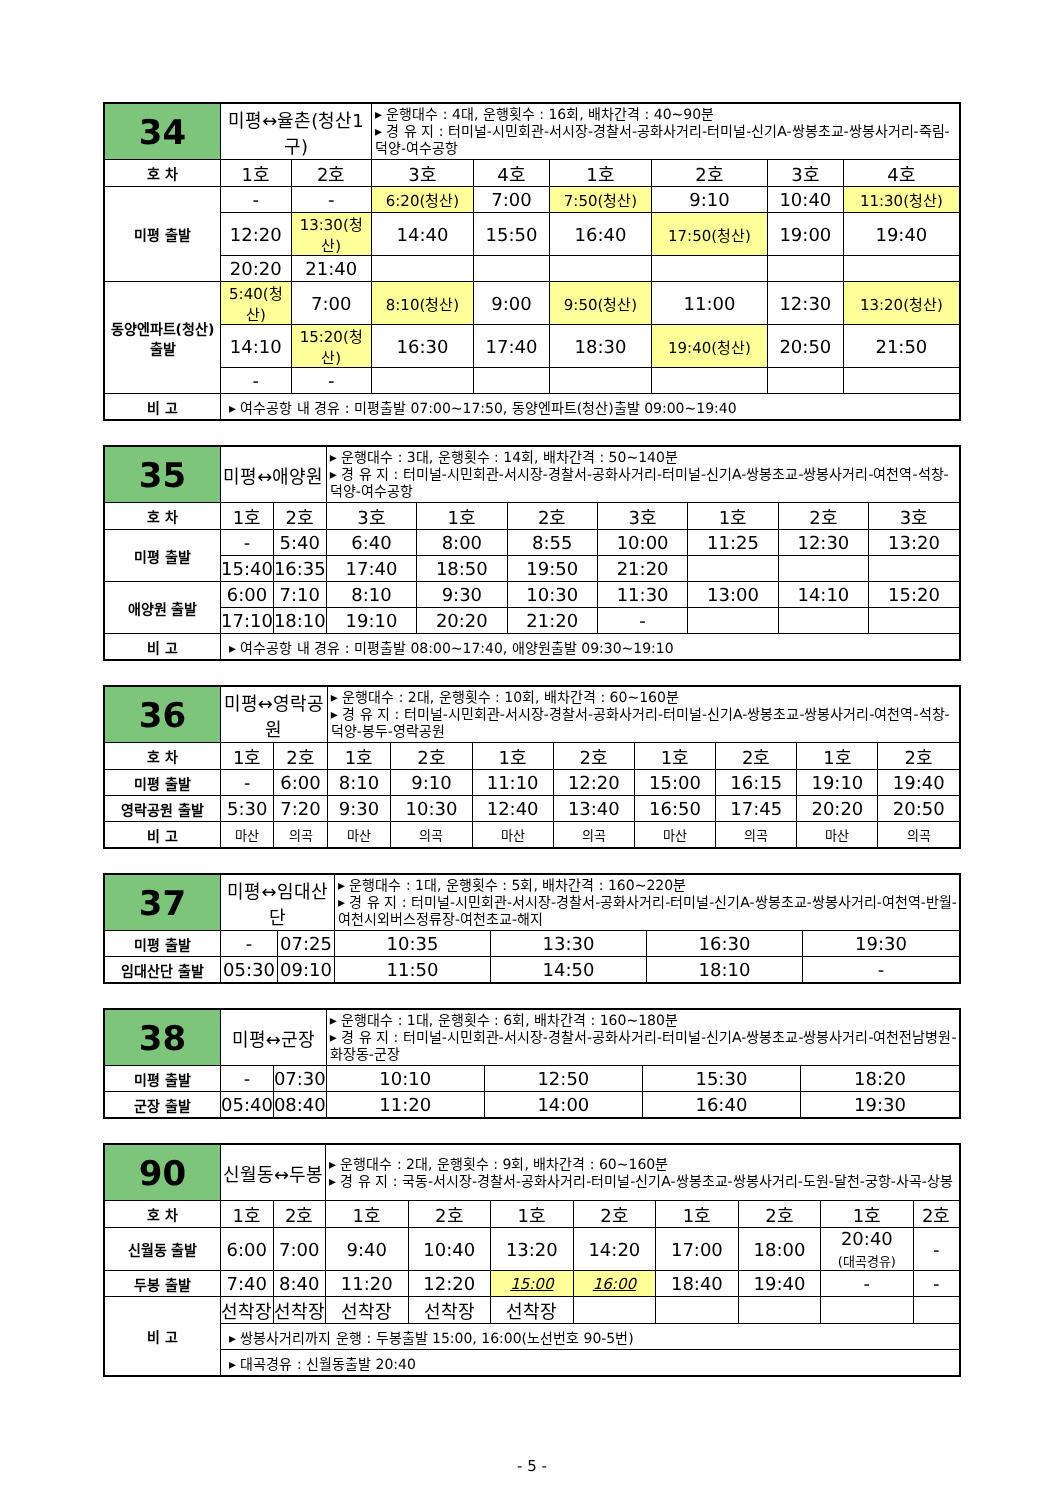| 34 | 미평↔율촌(청산1구) | | ▸ 운행대수 : 4대, 운행횟수 : 16회, 배차간격 : 40~90분 ▸ 경 유 지 : 터미널-시민회관-서시장-경찰서-공화사거리-터미널-신기A-쌍봉초교-쌍봉사거리-죽림-덕양-여수공항 | | | | | |
| 호 차 | 1호 | 2호 | 3호 | 4호 | 1호 | 2호 | 3호 | 4호 |
| 미평 출발 | - | - | 6:20(청산) | 7:00 | 7:50(청산) | 9:10 | 10:40 | 11:30(청산) |
| | 12:20 | 13:30(청산) | 14:40 | 15:50 | 16:40 | 17:50(청산) | 19:00 | 19:40 |
| | 20:20 | 21:40 | | | | | | |
| 동양엔파트(청산) 출발 | 5:40(청산) | 7:00 | 8:10(청산) | 9:00 | 9:50(청산) | 11:00 | 12:30 | 13:20(청산) |
| | 14:10 | 15:20(청산) | 16:30 | 17:40 | 18:30 | 19:40(청산) | 20:50 | 21:50 |
| | - | - | | | | | | |
| 비 고 | ▸ 여수공항 내 경유 : 미평출발 07:00~17:50, 동양엔파트(청산)출발 09:00~19:40 | | | | | | | |
| 35 | 미평↔애양원 | | ▸ 운행대수 : 3대, 운행횟수 : 14회, 배차간격 : 50~140분 ▸ 경 유 지 : 터미널-시민회관-서시장-경찰서-공화사거리-터미널-신기A-쌍봉초교-쌍봉사거리-여천역-석창-덕양-여수공항 | | | | | | |
| 호 차 | 1호 | 2호 | 3호 | 1호 | 2호 | 3호 | 1호 | 2호 | 3호 |
| 미평 출발 | - | 5:40 | 6:40 | 8:00 | 8:55 | 10:00 | 11:25 | 12:30 | 13:20 |
| | 15:40 | 16:35 | 17:40 | 18:50 | 19:50 | 21:20 | | | |
| 애양원 출발 | 6:00 | 7:10 | 8:10 | 9:30 | 10:30 | 11:30 | 13:00 | 14:10 | 15:20 |
| | 17:10 | 18:10 | 19:10 | 20:20 | 21:20 | - | | | |
| 비 고 | ▸ 여수공항 내 경유 : 미평출발 08:00~17:40, 애양원출발 09:30~19:10 | | | | | | | | |
| 36 | 미평↔영락공원 | | ▸ 운행대수 : 2대, 운행횟수 : 10회, 배차간격 : 60~160분 ▸ 경 유 지 : 터미널-시민회관-서시장-경찰서-공화사거리-터미널-신기A-쌍봉초교-쌍봉사거리-여천역-석창-덕양-봉두-영락공원 | | | | | | | |
| 호 차 | 1호 | 2호 | 1호 | 2호 | 1호 | 2호 | 1호 | 2호 | 1호 | 2호 |
| 미평 출발 | - | 6:00 | 8:10 | 9:10 | 11:10 | 12:20 | 15:00 | 16:15 | 19:10 | 19:40 |
| 영락공원 출발 | 5:30 | 7:20 | 9:30 | 10:30 | 12:40 | 13:40 | 16:50 | 17:45 | 20:20 | 20:50 |
| 비 고 | 마산 | 의곡 | 마산 | 의곡 | 마산 | 의곡 | 마산 | 의곡 | 마산 | 의곡 |
| 37 | 미평↔임대산단 | | ▸ 운행대수 : 1대, 운행횟수 : 5회, 배차간격 : 160~220분 ▸ 경 유 지 : 터미널-시민회관-서시장-경찰서-공화사거리-터미널-신기A-쌍봉초교-쌍봉사거리-여천역-반월-여천시외버스정류장-여천초교-해지 | | | |
| 미평 출발 | - | 07:25 | 10:35 | 13:30 | 16:30 | 19:30 |
| 임대산단 출발 | 05:30 | 09:10 | 11:50 | 14:50 | 18:10 | - |
| 38 | 미평↔군장 | | ▸ 운행대수 : 1대, 운행횟수 : 6회, 배차간격 : 160~180분 ▸ 경 유 지 : 터미널-시민회관-서시장-경찰서-공화사거리-터미널-신기A-쌍봉초교-쌍봉사거리-여천전남병원-화장동-군장 | | | |
| 미평 출발 | - | 07:30 | 10:10 | 12:50 | 15:30 | 18:20 |
| 군장 출발 | 05:40 | 08:40 | 11:20 | 14:00 | 16:40 | 19:30 |
| 90 | 신월동↔두봉 | | ▸ 운행대수 : 2대, 운행횟수 : 9회, 배차간격 : 60~160분 ▸ 경 유 지 : 국동-서시장-경찰서-공화사거리-터미널-신기A-쌍봉초교-쌍봉사거리-도원-달천-궁항-사곡-상봉 | | | | | | | |
| 호 차 | 1호 | 2호 | 1호 | 2호 | 1호 | 2호 | 1호 | 2호 | 1호 | 2호 |
| 신월동 출발 | 6:00 | 7:00 | 9:40 | 10:40 | 13:20 | 14:20 | 17:00 | 18:00 | 20:40 (대곡경유) | - |
| 두봉 출발 | 7:40 | 8:40 | 11:20 | 12:20 | 15:00 | 16:00 | 18:40 | 19:40 | - | - |
| 비 고 | 선착장 | 선착장 | 선착장 | 선착장 | 선착장 | | | | | |
| | ▸ 쌍봉사거리까지 운행 : 두봉출발 15:00, 16:00(노선번호 90-5번) | | | | | | | | | |
| | ▸ 대곡경유 : 신월동출발 20:40 | | | | | | | | | |
- 5 -